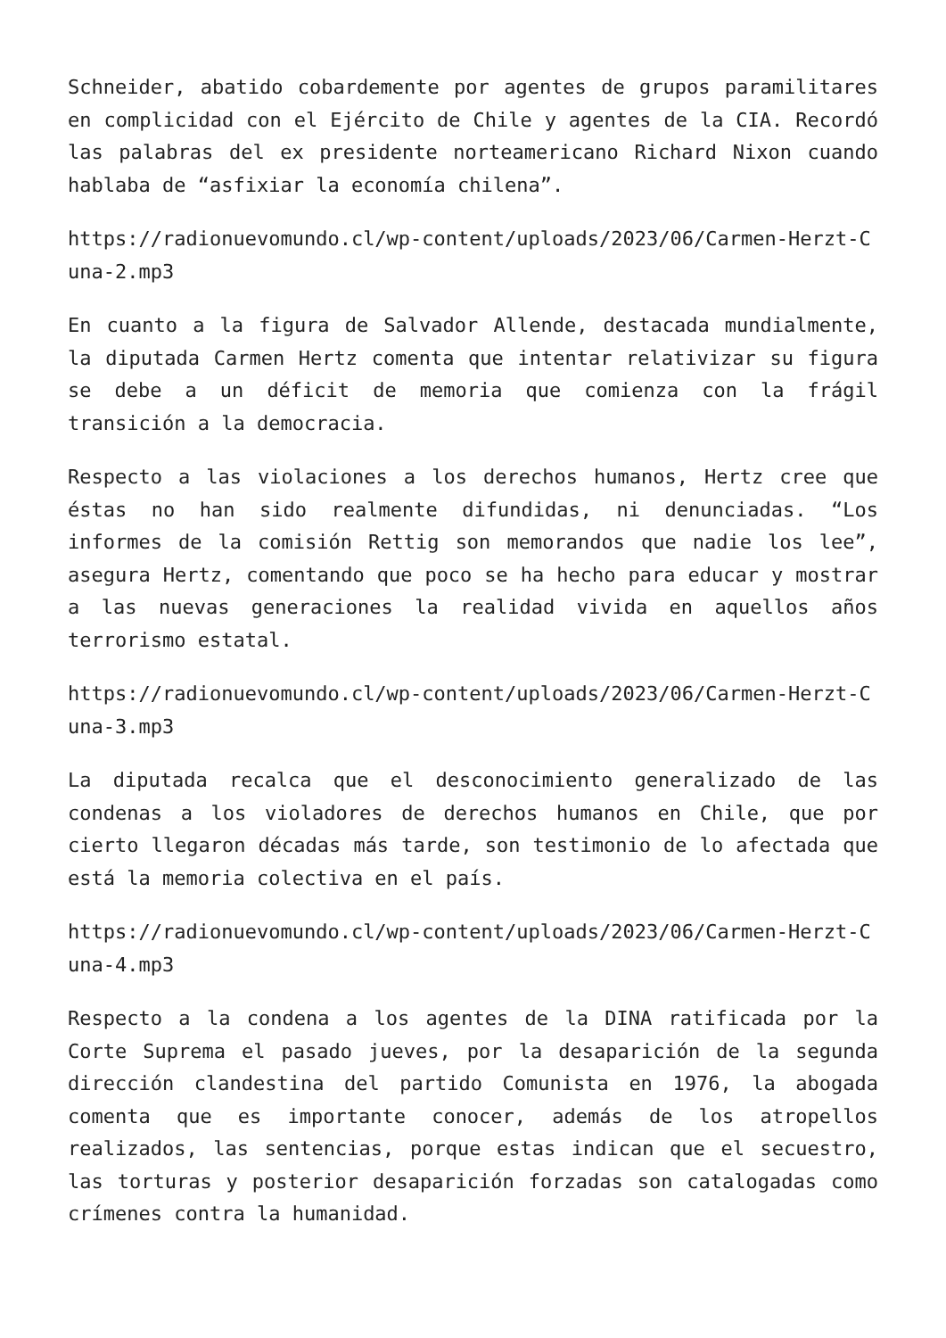Schneider, abatido cobardemente por agentes de grupos paramilitares en complicidad con el Ejército de Chile y agentes de la CIA. Recordó las palabras del ex presidente norteamericano Richard Nixon cuando hablaba de “asfixiar la economía chilena”.
https://radionuevomundo.cl/wp-content/uploads/2023/06/Carmen-Herzt-Cuna-2.mp3
En cuanto a la figura de Salvador Allende, destacada mundialmente, la diputada Carmen Hertz comenta que intentar relativizar su figura se debe a un déficit de memoria que comienza con la frágil transición a la democracia.
Respecto a las violaciones a los derechos humanos, Hertz cree que éstas no han sido realmente difundidas, ni denunciadas. “Los informes de la comisión Rettig son memorandos que nadie los lee”, asegura Hertz, comentando que poco se ha hecho para educar y mostrar a las nuevas generaciones la realidad vivida en aquellos años terrorismo estatal.
https://radionuevomundo.cl/wp-content/uploads/2023/06/Carmen-Herzt-Cuna-3.mp3
La diputada recalca que el desconocimiento generalizado de las condenas a los violadores de derechos humanos en Chile, que por cierto llegaron décadas más tarde, son testimonio de lo afectada que está la memoria colectiva en el país.
https://radionuevomundo.cl/wp-content/uploads/2023/06/Carmen-Herzt-Cuna-4.mp3
Respecto a la condena a los agentes de la DINA ratificada por la Corte Suprema el pasado jueves, por la desaparición de la segunda dirección clandestina del partido Comunista en 1976, la abogada comenta que es importante conocer, además de los atropellos realizados, las sentencias, porque estas indican que el secuestro, las torturas y posterior desaparición forzadas son catalogadas como crímenes contra la humanidad.